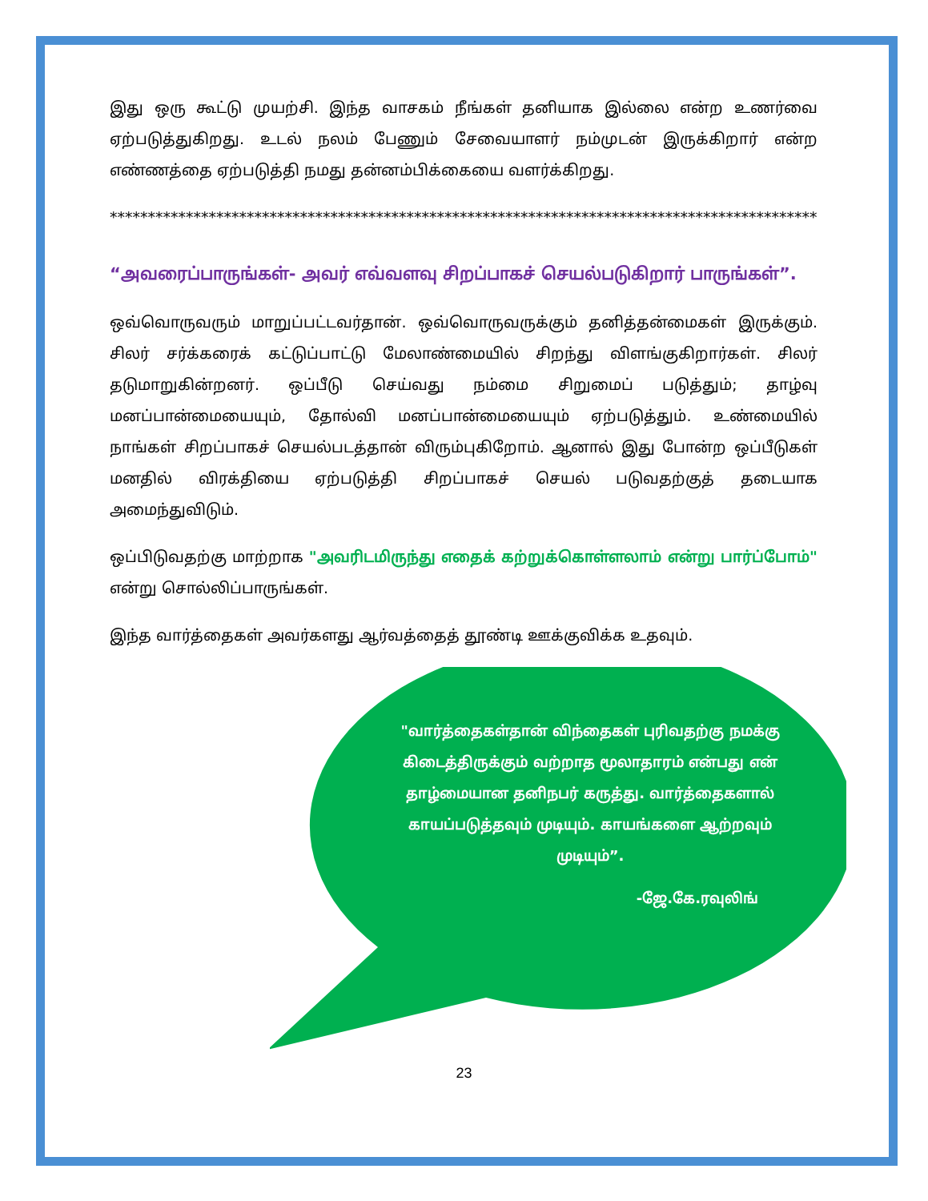இது ஒரு கூட்டு முயற்சி. இந்த வாசகம் நீங்கள் தனியாக இல்லை என்ற உணர்வை ஏற்படுத்துகிறது. உடல் நலம் பேணும் சேவையாளர் நம்முடன் இருக்கிறார் என்ற எண்ணத்தை ஏற்படுத்தி நமது தன்னம்பிக்கையை வளர்க்கிறது.
**************************************************************************************************
“அவரைப்பாருங்கள்- அவர் எவ்வளவு சிறப்பாகச் செயல்படுகிறார் பாருங்கள்”.
ஒவ்வொருவரும் மாறுப்பட்டவர்தான். ஒவ்வொருவருக்கும் தனித்தன்மைகள் இருக்கும். சிலர் சர்க்கரைக் கட்டுப்பாட்டு மேலாண்மையில் சிறந்து விளங்குகிறார்கள். சிலர் தடுமாறுகின்றனர். ஒப்பீடு செய்வது நம்மை சிறுமைப் படுத்தும்; தாழ்வு மனப்பான்மையையும், தோல்வி மனப்பான்மையையும் ஏற்படுத்தும். உண்மையில் நாங்கள் சிறப்பாகச் செயல்படத்தான் விரும்புகிறோம். ஆனால் இது போன்ற ஒப்பீடுகள் மனதில் விரக்தியை ஏற்படுத்தி சிறப்பாகச் செயல் படுவதற்குத் தடையாக அமைந்துவிடும்.
ஒப்பிடுவதற்கு மாற்றாக "அவரிடமிருந்து எதைக் கற்றுக்கொள்ளலாம் என்று பார்ப்போம்" என்று சொல்லிப்பாருங்கள்.
இந்த வார்த்தைகள் அவர்களது ஆர்வத்தைத் தூண்டி ஊக்குவிக்க உதவும்.
"வார்த்தைகள்தான் விந்தைகள் புரிவதற்கு நமக்கு கிடைத்திருக்கும் வற்றாத மூலாதாரம் என்பது என் தாழ்மையான தனிநபர் கருத்து. வார்த்தைகளால் காயப்படுத்தவும் முடியும். காயங்களை ஆற்றவும் முடியும்”.
-ஜே.கே.ரவுலிங்
23